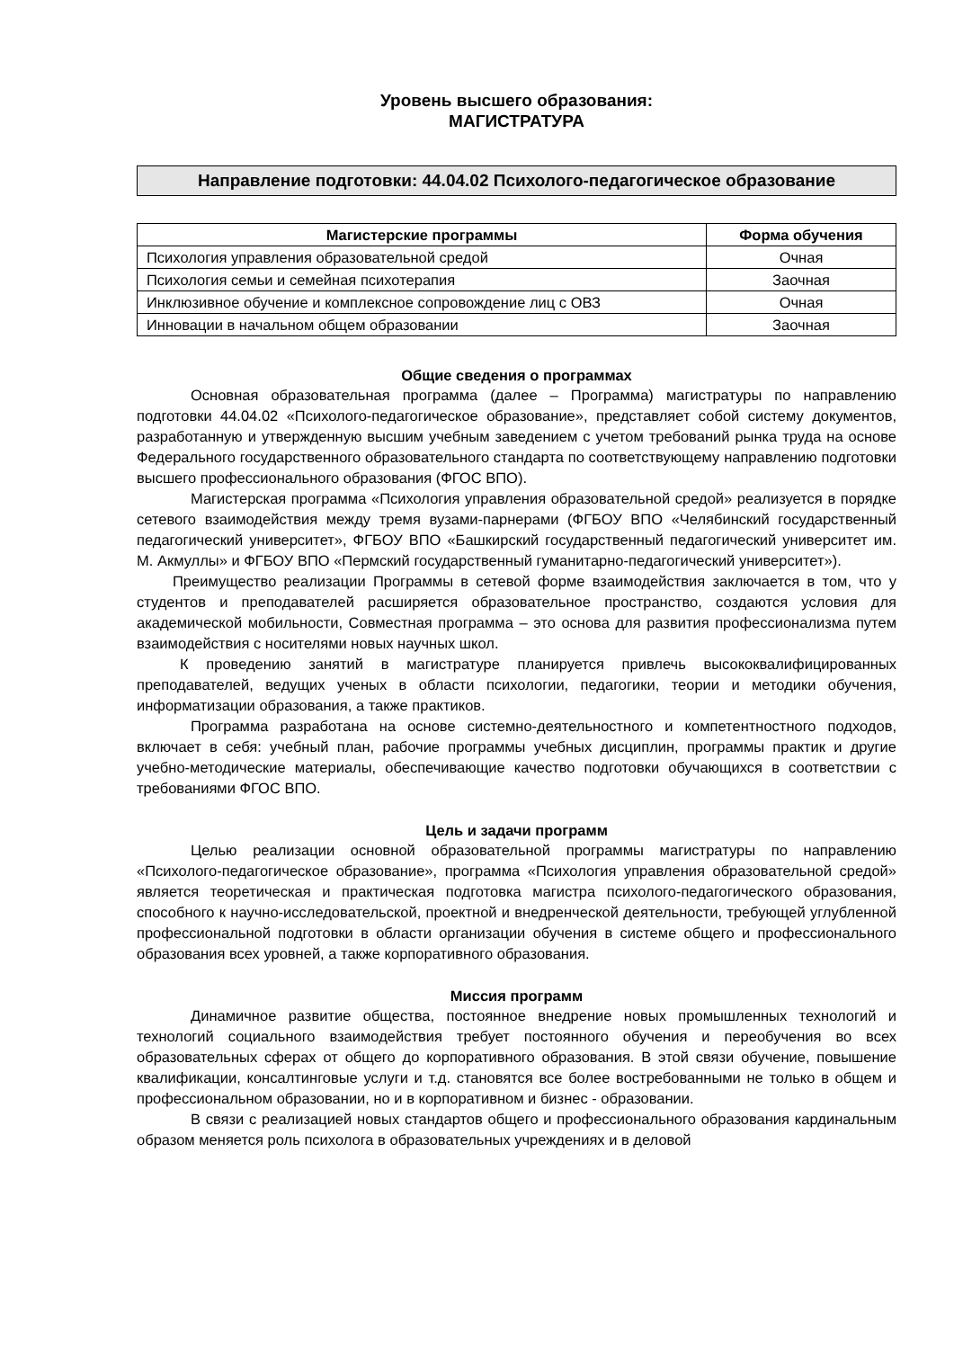Уровень высшего образования:
МАГИСТРАТУРА
Направление подготовки: 44.04.02 Психолого-педагогическое образование
| Магистерские программы | Форма обучения |
| --- | --- |
| Психология управления образовательной средой | Очная |
| Психология семьи и семейная психотерапия | Заочная |
| Инклюзивное обучение и комплексное сопровождение лиц с ОВЗ | Очная |
| Инновации в начальном общем образовании | Заочная |
Общие сведения о программах
Основная образовательная программа (далее – Программа) магистратуры по направлению подготовки 44.04.02 «Психолого-педагогическое образование», представляет собой систему документов, разработанную и утвержденную высшим учебным заведением с учетом требований рынка труда на основе Федерального государственного образовательного стандарта по соответствующему направлению подготовки высшего профессионального образования (ФГОС ВПО).
Магистерская программа «Психология управления образовательной средой» реализуется в порядке сетевого взаимодействия между тремя вузами-парнерами (ФГБОУ ВПО «Челябинский государственный педагогический университет», ФГБОУ ВПО «Башкирский государственный педагогический университет им. М. Акмуллы» и ФГБОУ ВПО «Пермский государственный гуманитарно-педагогический университет»).
Преимущество реализации Программы в сетевой форме взаимодействия заключается в том, что у студентов и преподавателей расширяется образовательное пространство, создаются условия для академической мобильности, Совместная программа – это основа для развития профессионализма путем взаимодействия с носителями новых научных школ.
К проведению занятий в магистратуре планируется привлечь высококвалифицированных преподавателей, ведущих ученых в области психологии, педагогики, теории и методики обучения, информатизации образования, а также практиков.
Программа разработана на основе системно-деятельностного и компетентностного подходов, включает в себя: учебный план, рабочие программы учебных дисциплин, программы практик и другие учебно-методические материалы, обеспечивающие качество подготовки обучающихся в соответствии с требованиями ФГОС ВПО.
Цель и задачи программ
Целью реализации основной образовательной программы магистратуры по направлению «Психолого-педагогическое образование», программа «Психология управления образовательной средой» является теоретическая и практическая подготовка магистра психолого-педагогического образования, способного к научно-исследовательской, проектной и внедренческой деятельности, требующей углубленной профессиональной подготовки в области организации обучения в системе общего и профессионального образования всех уровней, а также корпоративного образования.
Миссия программ
Динамичное развитие общества, постоянное внедрение новых промышленных технологий и технологий социального взаимодействия требует постоянного обучения и переобучения во всех образовательных сферах от общего до корпоративного образования. В этой связи обучение, повышение квалификации, консалтинговые услуги и т.д. становятся все более востребованными не только в общем и профессиональном образовании, но и в корпоративном и бизнес - образовании.
В связи с реализацией новых стандартов общего и профессионального образования кардинальным образом меняется роль психолога в образовательных учреждениях и в деловой